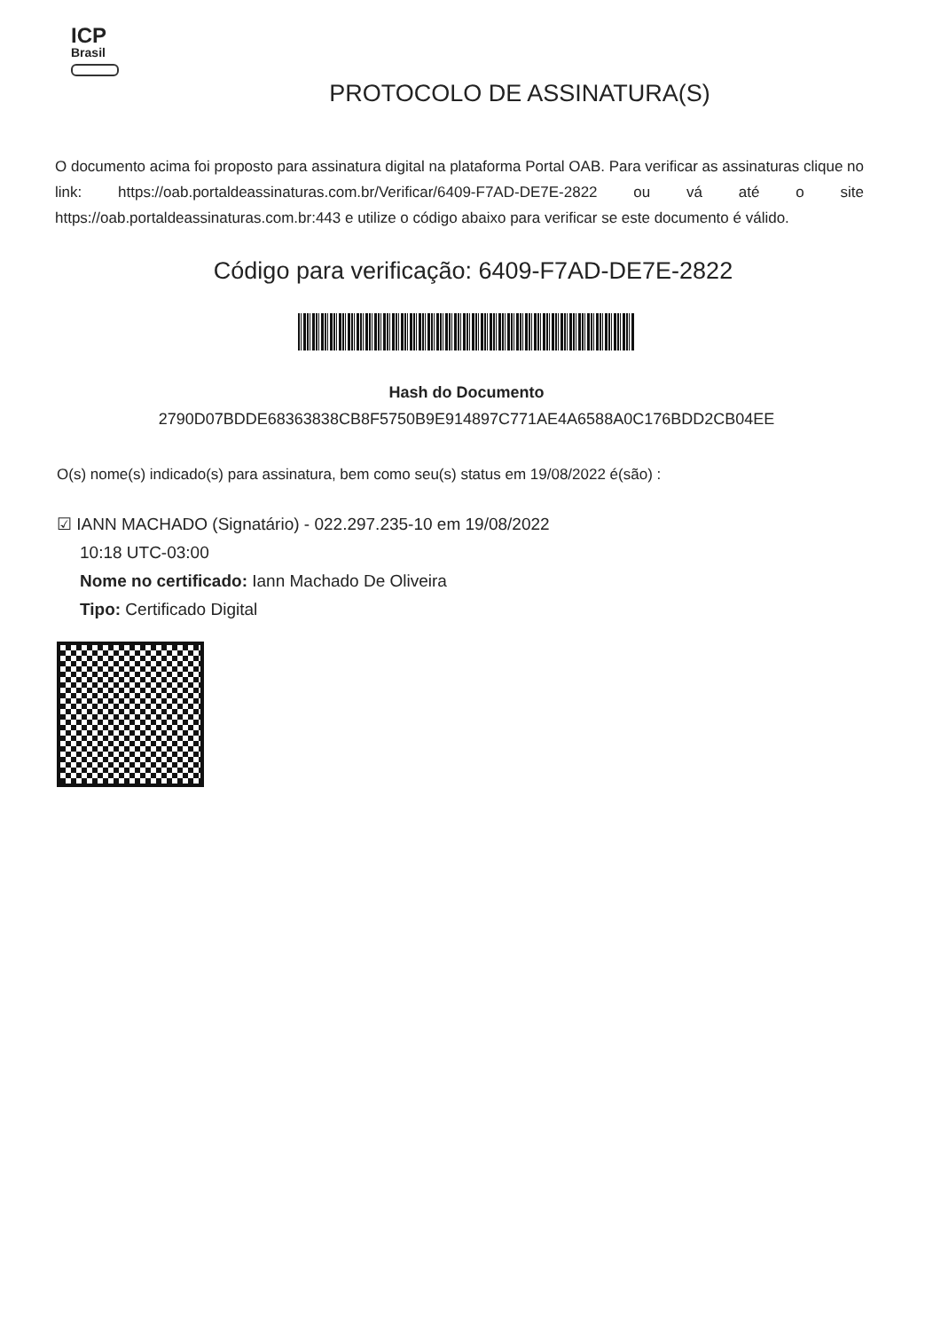ICP
Brasil
PROTOCOLO DE ASSINATURA(S)
O documento acima foi proposto para assinatura digital na plataforma Portal OAB. Para verificar as assinaturas clique no link: https://oab.portaldeassinaturas.com.br/Verificar/6409-F7AD-DE7E-2822 ou vá até o site https://oab.portaldeassinaturas.com.br:443 e utilize o código abaixo para verificar se este documento é válido.
Código para verificação: 6409-F7AD-DE7E-2822
Hash do Documento
2790D07BDDE68363838CB8F5750B9E914897C771AE4A6588A0C176BDD2CB04EE
O(s) nome(s) indicado(s) para assinatura, bem como seu(s) status em 19/08/2022 é(são) :
☑ IANN MACHADO (Signatário) - 022.297.235-10 em 19/08/2022
10:18 UTC-03:00
Nome no certificado: Iann Machado De Oliveira
Tipo: Certificado Digital